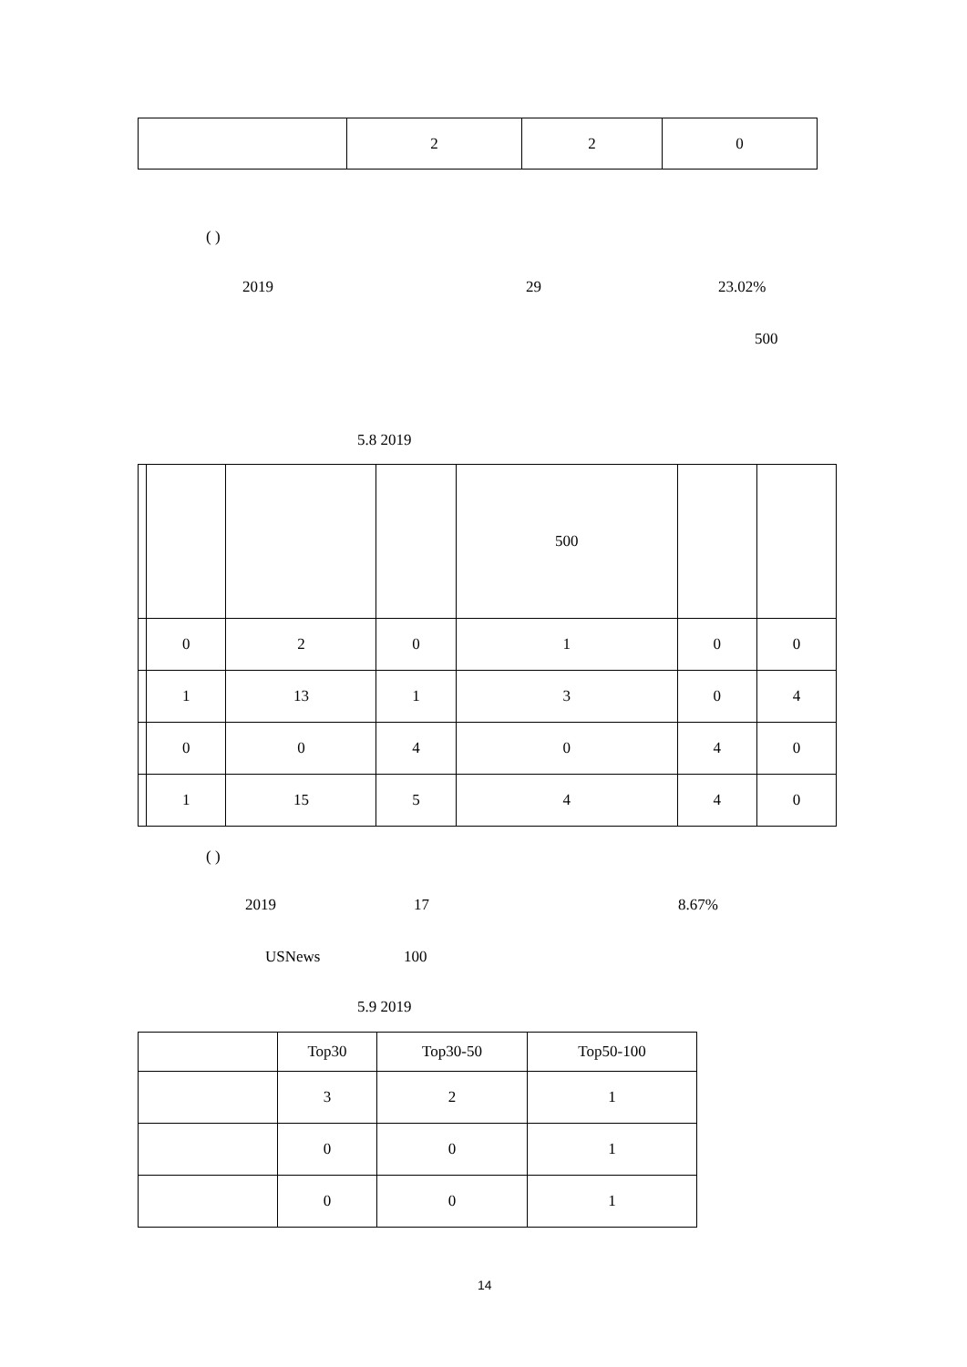| | 2 | 2 | 0 |
( )
2019 29 23.02%
500
5.8 2019
| | | | | 500 | | |
| | 0 | 2 | 0 | 1 | 0 | 0 |
| | 1 | 13 | 1 | 3 | 0 | 4 |
| | 0 | 0 | 4 | 0 | 4 | 0 |
| | 1 | 15 | 5 | 4 | 4 | 0 |
( )
2019 17 8.67%
USNews 100
5.9 2019
| | Top30 | Top30-50 | Top50-100 |
| | 3 | 2 | 1 |
| | 0 | 0 | 1 |
| | 0 | 0 | 1 |
14